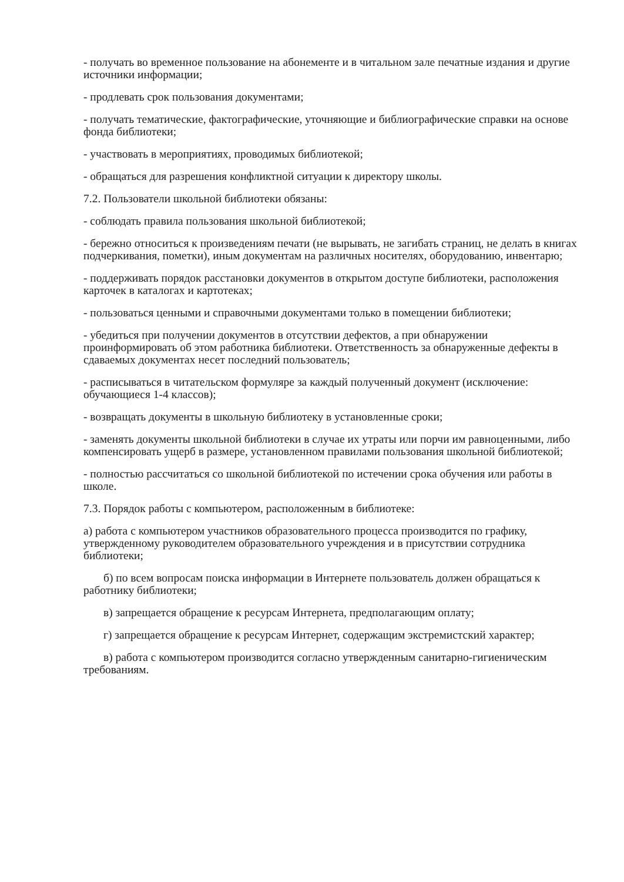- получать во временное пользование на абонементе и в читальном зале печатные издания и другие источники информации;
- продлевать срок пользования документами;
- получать тематические, фактографические, уточняющие и библиографические справки на основе фонда библиотеки;
- участвовать в мероприятиях, проводимых библиотекой;
- обращаться для разрешения конфликтной ситуации к директору школы.
7.2. Пользователи школьной библиотеки обязаны:
- соблюдать правила пользования школьной библиотекой;
- бережно относиться к произведениям печати (не вырывать, не загибать страниц, не делать в книгах подчеркивания, пометки), иным документам на различных носителях, оборудованию, инвентарю;
- поддерживать порядок расстановки документов в открытом доступе библиотеки, расположения карточек в каталогах и картотеках;
- пользоваться ценными и справочными документами только в помещении библиотеки;
- убедиться при получении документов в отсутствии дефектов, а при обнаружении проинформировать об этом работника библиотеки. Ответственность за обнаруженные дефекты в сдаваемых документах несет последний пользователь;
- расписываться в читательском формуляре за каждый полученный документ (исключение: обучающиеся 1-4 классов);
- возвращать документы в школьную библиотеку в установленные сроки;
- заменять документы школьной библиотеки в случае их утраты или порчи им равноценными, либо компенсировать ущерб в размере, установленном правилами пользования школьной библиотекой;
- полностью рассчитаться со школьной библиотекой по истечении срока обучения или работы в школе.
7.3. Порядок работы с компьютером, расположенным в библиотеке:
а) работа с компьютером участников образовательного процесса производится по графику, утвержденному руководителем образовательного учреждения и в присутствии сотрудника библиотеки;
б) по всем вопросам поиска информации в Интернете пользователь должен обращаться к работнику библиотеки;
в) запрещается обращение к ресурсам Интернета, предполагающим оплату;
г) запрещается обращение к ресурсам Интернет, содержащим экстремистский характер;
в) работа с компьютером производится согласно утвержденным санитарно-гигиеническим требованиям.